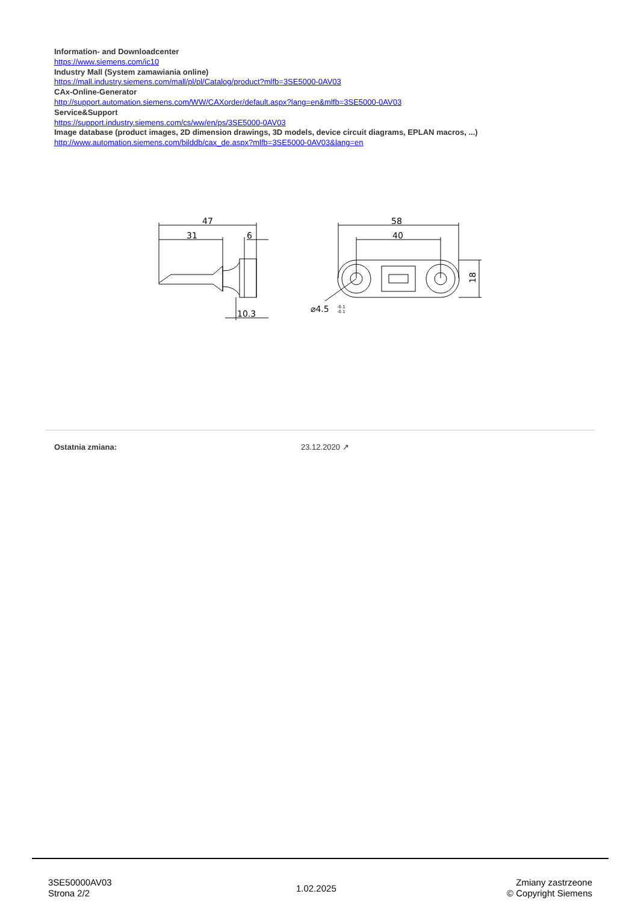Information- and Downloadcenter
https://www.siemens.com/ic10
Industry Mall (System zamawiania online)
https://mall.industry.siemens.com/mall/pl/pl/Catalog/product?mlfb=3SE5000-0AV03
CAx-Online-Generator
http://support.automation.siemens.com/WW/CAXorder/default.aspx?lang=en&mlfb=3SE5000-0AV03
Service&Support
https://support.industry.siemens.com/cs/ww/en/ps/3SE5000-0AV03
Image database (product images, 2D dimension drawings, 3D models, device circuit diagrams, EPLAN macros, ...)
http://www.automation.siemens.com/bilddb/cax_de.aspx?mlfb=3SE5000-0AV03&lang=en
47
31
6
10.3
58
40
⌀4.5
-0.1
-0.1
18
Ostatnia zmiana: 23.12.2020 ↗
3SE50000AV03
Strona 2/2
1.02.2025
Zmiany zastrzeone
© Copyright Siemens